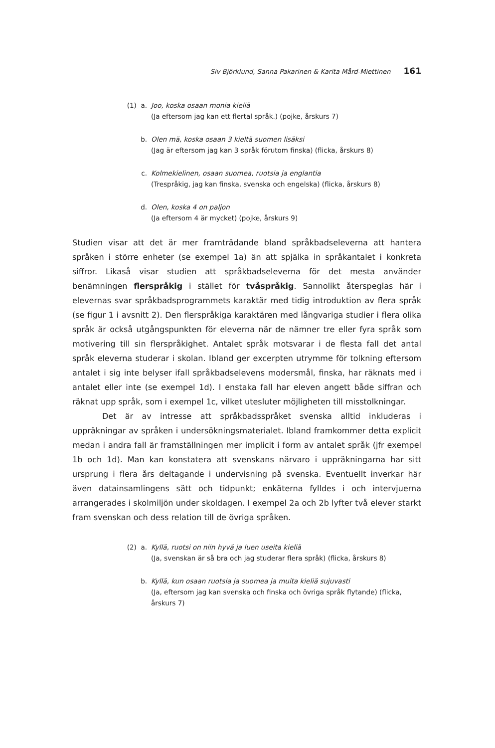Siv Björklund, Sanna Pakarinen & Karita Mård-Miettinen 161
(1) a. Joo, koska osaan monia kieliä
(Ja eftersom jag kan ett flertal språk.) (pojke, årskurs 7)
b. Olen mä, koska osaan 3 kieltä suomen lisäksi
(Jag är eftersom jag kan 3 språk förutom finska) (flicka, årskurs 8)
c. Kolmekielinen, osaan suomea, ruotsia ja englantia
(Trespråkig, jag kan finska, svenska och engelska) (flicka, årskurs 8)
d. Olen, koska 4 on paljon
(Ja eftersom 4 är mycket) (pojke, årskurs 9)
Studien visar att det är mer framträdande bland språkbadseleverna att hantera språken i större enheter (se exempel 1a) än att spjälka in språkantalet i konkreta siffror. Likaså visar studien att språkbadseleverna för det mesta använder benämningen flerspråkig i stället för tvåspråkig. Sannolikt återspeglas här i elevernas svar språkbadsprogrammets karaktär med tidig introduktion av flera språk (se figur 1 i avsnitt 2). Den flerspråkiga karaktären med långvariga studier i flera olika språk är också utgångspunkten för eleverna när de nämner tre eller fyra språk som motivering till sin flerspråkighet. Antalet språk motsvarar i de flesta fall det antal språk eleverna studerar i skolan. Ibland ger excerpten utrymme för tolkning eftersom antalet i sig inte belyser ifall språkbadselevens modersmål, finska, har räknats med i antalet eller inte (se exempel 1d). I enstaka fall har eleven angett både siffran och räknat upp språk, som i exempel 1c, vilket utesluter möjligheten till misstolkningar.
Det är av intresse att språkbadsspråket svenska alltid inkluderas i uppräkningar av språken i undersökningsmaterialet. Ibland framkommer detta explicit medan i andra fall är framställningen mer implicit i form av antalet språk (jfr exempel 1b och 1d). Man kan konstatera att svenskans närvaro i uppräkningarna har sitt ursprung i flera års deltagande i undervisning på svenska. Eventuellt inverkar här även datainsamlingens sätt och tidpunkt; enkäterna fylldes i och intervjuerna arrangerades i skolmiljön under skoldagen. I exempel 2a och 2b lyfter två elever starkt fram svenskan och dess relation till de övriga språken.
(2) a. Kyllä, ruotsi on niin hyvä ja luen useita kieliä
(Ja, svenskan är så bra och jag studerar flera språk) (flicka, årskurs 8)
b. Kyllä, kun osaan ruotsia ja suomea ja muita kieliä sujuvasti
(Ja, eftersom jag kan svenska och finska och övriga språk flytande) (flicka, årskurs 7)